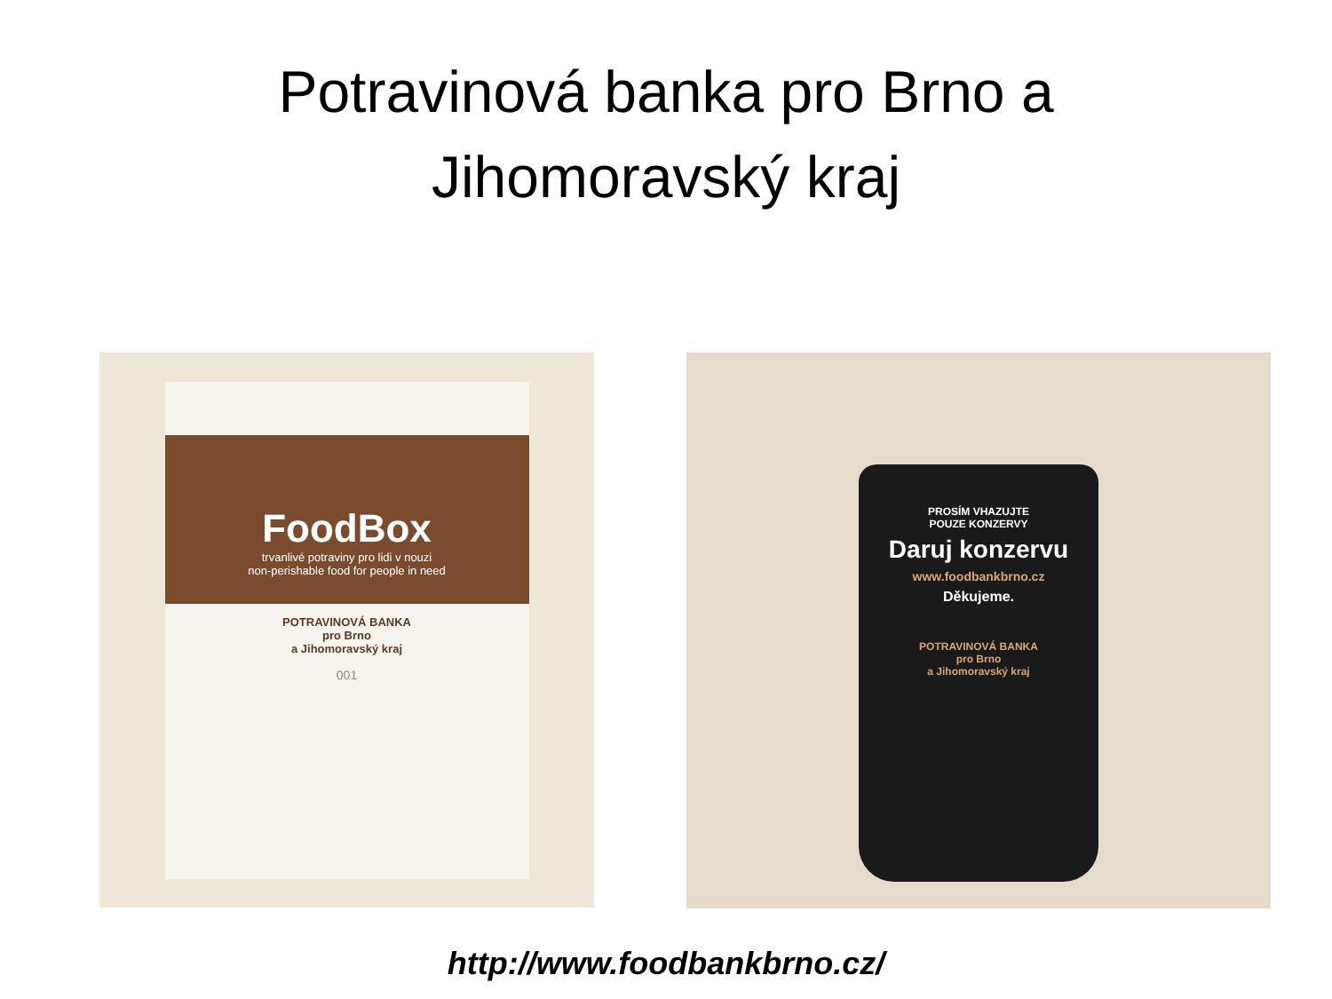Potravinová banka pro Brno a
Jihomoravský kraj
FoodBox
trvanlivé potraviny pro lidi v nouzi
non-perishable food for people in need
POTRAVINOVÁ BANKA
pro Brno
a Jihomoravský kraj
001
PROSÍM VHAZUJTE
POUZE KONZERVY
Daruj konzervu
www.foodbankbrno.cz
Děkujeme.
POTRAVINOVÁ BANKA
pro Brno
a Jihomoravský kraj
http://www.foodbankbrno.cz/